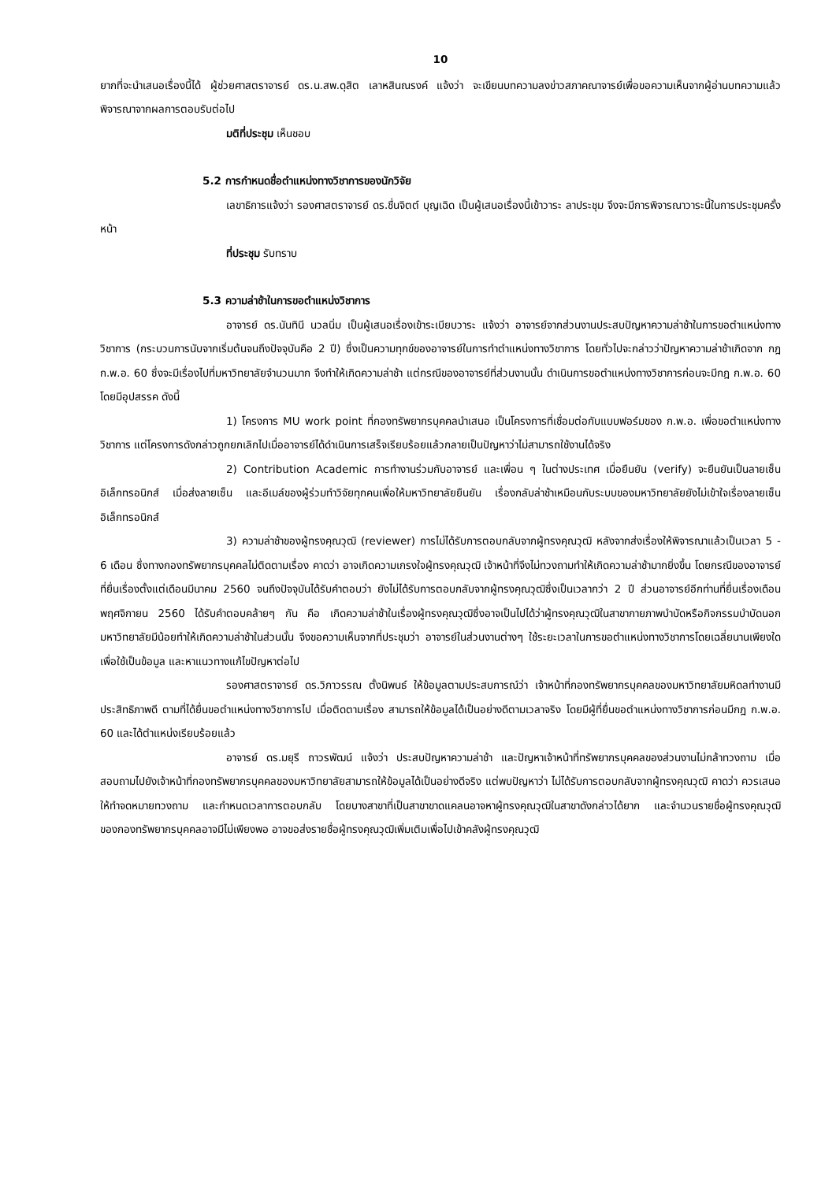10
ยากที่จะนำเสนอเรื่องนี้ได้ ผู้ช่วยศาสตราจารย์ ดร.น.สพ.ดุสิต เลาหสินณรงค์ แจ้งว่า จะเขียนบทความลงข่าวสภาคณาจารย์เพื่อขอความเห็นจากผู้อ่านบทความแล้วพิจารณาจากผลการตอบรับต่อไป
มติที่ประชุม เห็นชอบ
5.2 การกำหนดชื่อตำแหน่งทางวิชาการของนักวิจัย
เลขาธิการแจ้งว่า รองศาสตราจารย์ ดร.ชื่นจิตต์ บุญเฉิด เป็นผู้เสนอเรื่องนี้เข้าวาระ ลาประชุม จึงจะมีการพิจารณาวาระนี้ในการประชุมครั้งหน้า
ที่ประชุม รับทราบ
5.3 ความล่าช้าในการขอตำแหน่งวิชาการ
อาจารย์ ดร.นันทินี นวลนิ่ม เป็นผู้เสนอเรื่องเข้าระเบียบวาระ แจ้งว่า อาจารย์จากส่วนงานประสบปัญหาความล่าช้าในการขอตำแหน่งทางวิชาการ (กระบวนการนับจากเริ่มต้นจนถึงปัจจุบันคือ 2 ปี) ซึ่งเป็นความทุกข์ของอาจารย์ในการทำตำแหน่งทางวิชาการ โดยทั่วไปจะกล่าวว่าปัญหาความล่าช้าเกิดจาก กฎ ก.พ.อ. 60 ซึ่งจะมีเรื่องไปที่มหาวิทยาลัยจำนวนมาก จึงทำให้เกิดความล่าช้า แต่กรณีของอาจารย์ที่ส่วนงานนั้น ดำเนินการขอตำแหน่งทางวิชาการก่อนจะมีกฎ ก.พ.อ. 60 โดยมีอุปสรรค ดังนี้
1) โครงการ MU work point ที่กองทรัพยากรบุคคลนำเสนอ เป็นโครงการที่เชื่อมต่อกับแบบฟอร์มของ ก.พ.อ. เพื่อขอตำแหน่งทางวิชาการ แต่โครงการดังกล่าวถูกยกเลิกไปเมื่ออาจารย์ได้ดำเนินการเสร็จเรียบร้อยแล้วกลายเป็นปัญหาว่าไม่สามารถใช้งานได้จริง
2) Contribution Academic การทำงานร่วมกับอาจารย์ และเพื่อน ๆ ในต่างประเทศ เมื่อยืนยัน (verify) จะยืนยันเป็นลายเซ็นอิเล็กทรอนิกส์ เมื่อส่งลายเซ็น และอีเมล์ของผู้ร่วมทำวิจัยทุกคนเพื่อให้มหาวิทยาลัยยืนยัน เรื่องกลับล่าช้าเหมือนกับระบบของมหาวิทยาลัยยังไม่เข้าใจเรื่องลายเซ็นอิเล็กทรอนิกส์
3) ความล่าช้าของผู้ทรงคุณวุฒิ (reviewer) การไม่ได้รับการตอบกลับจากผู้ทรงคุณวุฒิ หลังจากส่งเรื่องให้พิจารณาแล้วเป็นเวลา 5 - 6 เดือน ซึ่งทางกองทรัพยากรบุคคลไม่ติดตามเรื่อง คาดว่า อาจเกิดความเกรงใจผู้ทรงคุณวุฒิ เจ้าหน้าที่จึงไม่ทวงถามทำให้เกิดความล่าช้ามากยิ่งขึ้น โดยกรณีของอาจารย์ที่ยื่นเรื่องตั้งแต่เดือนมีนาคม 2560 จนถึงปัจจุบันได้รับคำตอบว่า ยังไม่ได้รับการตอบกลับจากผู้ทรงคุณวุฒิซึ่งเป็นเวลากว่า 2 ปี ส่วนอาจารย์อีกท่านที่ยื่นเรื่องเดือนพฤศจิกายน 2560 ได้รับคำตอบคล้ายๆ กัน คือ เกิดความล่าช้าในเรื่องผู้ทรงคุณวุฒิซึ่งอาจเป็นไปได้ว่าผู้ทรงคุณวุฒิในสาขากายภาพบำบัดหรือกิจกรรมบำบัดนอกมหาวิทยาลัยมีน้อยทำให้เกิดความล่าช้าในส่วนนั้น จึงขอความเห็นจากที่ประชุมว่า อาจารย์ในส่วนงานต่างๆ ใช้ระยะเวลาในการขอตำแหน่งทางวิชาการโดยเฉลี่ยนานเพียงใด เพื่อใช้เป็นข้อมูล และหาแนวทางแก้ไขปัญหาต่อไป
รองศาสตราจารย์ ดร.วิภาวรรณ ตั้งนิพนธ์ ให้ข้อมูลตามประสบการณ์ว่า เจ้าหน้าที่กองทรัพยากรบุคคลของมหาวิทยาลัยมหิดลทำงานมีประสิทธิภาพดี ตามที่ได้ยื่นขอตำแหน่งทางวิชาการไป เมื่อติดตามเรื่อง สามารถให้ข้อมูลได้เป็นอย่างดีตามเวลาจริง โดยมีผู้ที่ยื่นขอตำแหน่งทางวิชาการก่อนมีกฎ ก.พ.อ. 60 และได้ตำแหน่งเรียบร้อยแล้ว
อาจารย์ ดร.มยุรี ถาวรพัฒน์ แจ้งว่า ประสบปัญหาความล่าช้า และปัญหาเจ้าหน้าที่ทรัพยากรบุคคลของส่วนงานไม่กล้าทวงถาม เมื่อสอบถามไปยังเจ้าหน้าที่กองทรัพยากรบุคคลของมหาวิทยาลัยสามารถให้ข้อมูลได้เป็นอย่างดีจริง แต่พบปัญหาว่า ไม่ได้รับการตอบกลับจากผู้ทรงคุณวุฒิ คาดว่า ควรเสนอให้ทำจดหมายทวงถาม และกำหนดเวลาการตอบกลับ โดยบางสาขาที่เป็นสาขาขาดแคลนอาจหาผู้ทรงคุณวุฒิในสาขาดังกล่าวได้ยาก และจำนวนรายชื่อผู้ทรงคุณวุฒิของกองทรัพยากรบุคคลอาจมีไม่เพียงพอ อาจขอส่งรายชื่อผู้ทรงคุณวุฒิเพิ่มเติมเพื่อไปเข้าคลังผู้ทรงคุณวุฒิ